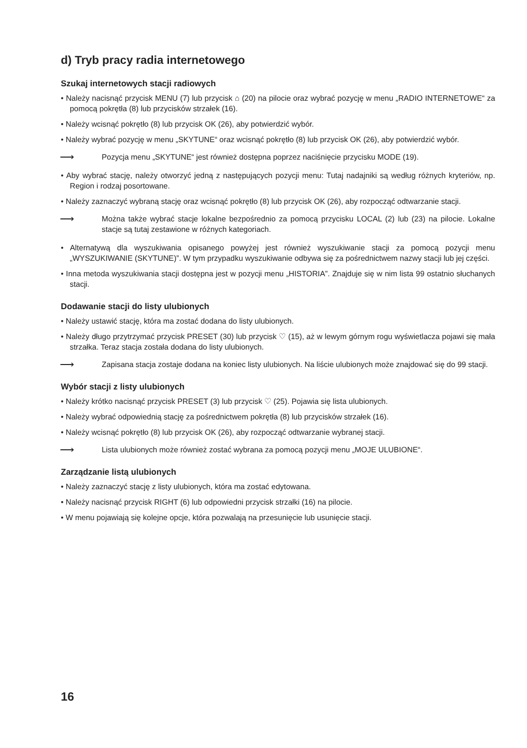d) Tryb pracy radia internetowego
Szukaj internetowych stacji radiowych
• Należy nacisnąć przycisk MENU (7) lub przycisk ⌂ (20) na pilocie oraz wybrać pozycję w menu „RADIO INTERNETOWE“ za pomocą pokrętła (8) lub przycisków strzałek (16).
• Należy wcisnąć pokrętło (8) lub przycisk OK (26), aby potwierdzić wybór.
• Należy wybrać pozycję w menu „SKYTUNE“ oraz wcisnąć pokrętło (8) lub przycisk OK (26), aby potwierdzić wybór.
⟶ Pozycja menu „SKYTUNE“ jest również dostępna poprzez naciśnięcie przycisku MODE (19).
• Aby wybrać stację, należy otworzyć jedną z następujących pozycji menu: Tutaj nadajniki są według różnych kryteriów, np. Region i rodzaj posortowane.
• Należy zaznaczyć wybraną stację oraz wcisnąć pokrętło (8) lub przycisk OK (26), aby rozpocząć odtwarzanie stacji.
⟶ Można także wybrać stacje lokalne bezpośrednio za pomocą przycisku LOCAL (2) lub (23) na pilocie. Lokalne stacje są tutaj zestawione w różnych kategoriach.
• Alternatywą dla wyszukiwania opisanego powyżej jest również wyszukiwanie stacji za pomocą pozycji menu „WYSZUKIWANIE (SKYTUNE)”. W tym przypadku wyszukiwanie odbywa się za pośrednictwem nazwy stacji lub jej części.
• Inna metoda wyszukiwania stacji dostępna jest w pozycji menu „HISTORIA”. Znajduje się w nim lista 99 ostatnio słuchanych stacji.
Dodawanie stacji do listy ulubionych
• Należy ustawić stację, która ma zostać dodana do listy ulubionych.
• Należy długo przytrzymać przycisk PRESET (30) lub przycisk ♡ (15), aż w lewym górnym rogu wyświetlacza pojawi się mała strzałka. Teraz stacja została dodana do listy ulubionych.
⟶ Zapisana stacja zostaje dodana na koniec listy ulubionych. Na liście ulubionych może znajdować się do 99 stacji.
Wybór stacji z listy ulubionych
• Należy krótko nacisnąć przycisk PRESET (3) lub przycisk ♡ (25). Pojawia się lista ulubionych.
• Należy wybrać odpowiednią stację za pośrednictwem pokrętła (8) lub przycisków strzałek (16).
• Należy wcisnąć pokrętło (8) lub przycisk OK (26), aby rozpocząć odtwarzanie wybranej stacji.
⟶ Lista ulubionych może również zostać wybrana za pomocą pozycji menu „MOJE ULUBIONE“.
Zarządzanie listą ulubionych
• Należy zaznaczyć stację z listy ulubionych, która ma zostać edytowana.
• Należy nacisnąć przycisk RIGHT (6) lub odpowiedni przycisk strzałki (16) na pilocie.
• W menu pojawiają się kolejne opcje, która pozwalają na przesunięcie lub usunięcie stacji.
16